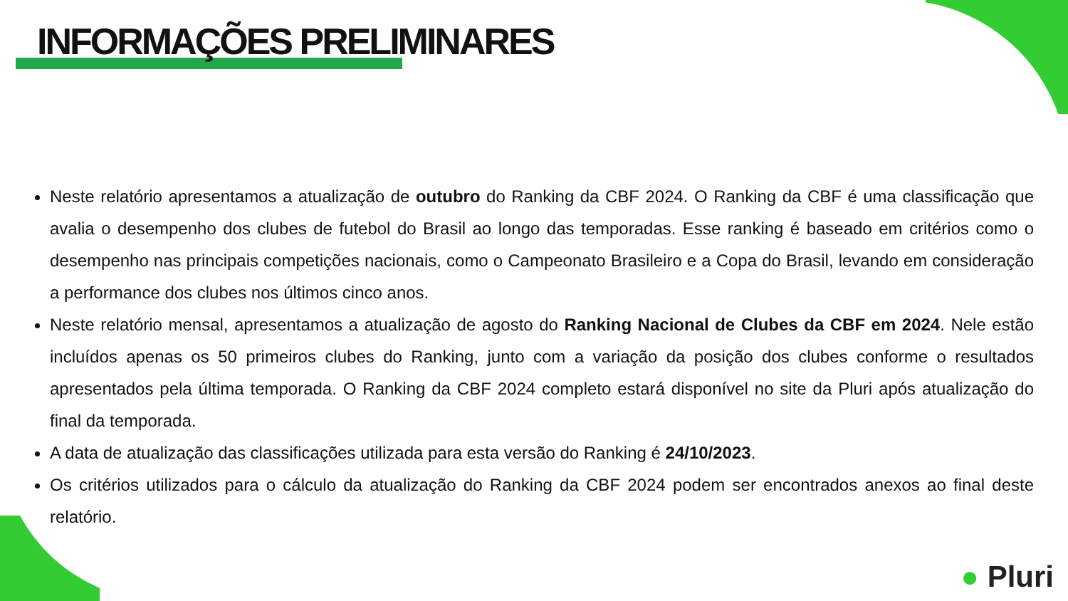INFORMAÇÕES PRELIMINARES
Neste relatório apresentamos a atualização de outubro do Ranking da CBF 2024. O Ranking da CBF é uma classificação que avalia o desempenho dos clubes de futebol do Brasil ao longo das temporadas. Esse ranking é baseado em critérios como o desempenho nas principais competições nacionais, como o Campeonato Brasileiro e a Copa do Brasil, levando em consideração a performance dos clubes nos últimos cinco anos.
Neste relatório mensal, apresentamos a atualização de agosto do Ranking Nacional de Clubes da CBF em 2024. Nele estão incluídos apenas os 50 primeiros clubes do Ranking, junto com a variação da posição dos clubes conforme o resultados apresentados pela última temporada. O Ranking da CBF 2024 completo estará disponível no site da Pluri após atualização do final da temporada.
A data de atualização das classificações utilizada para esta versão do Ranking é 24/10/2023.
Os critérios utilizados para o cálculo da atualização do Ranking da CBF 2024 podem ser encontrados anexos ao final deste relatório.
● Pluri